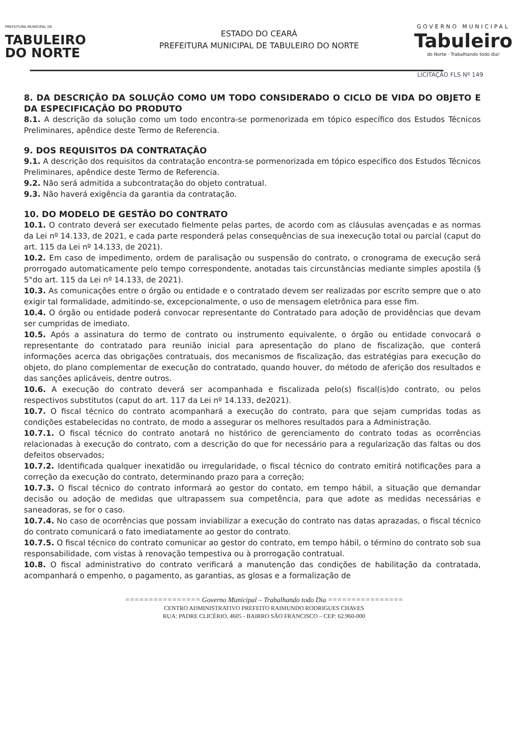PREFEITURA MUNICIPAL DE
TABULEIRO
DO NORTE
ESTADO DO CEARÁ
PREFEITURA MUNICIPAL DE TABULEIRO DO NORTE
GOVERNO MUNICIPAL
Tabuleiro
do Norte · Trabalhando todo dia!
LICITAÇÃO FLS Nº 149
8. DA DESCRIÇÃO DA SOLUÇÃO COMO UM TODO CONSIDERADO O CICLO DE VIDA DO OBJETO E DA ESPECIFICAÇÃO DO PRODUTO
8.1. A descrição da solução como um todo encontra-se pormenorizada em tópico específico dos Estudos Técnicos Preliminares, apêndice deste Termo de Referencia.
9. DOS REQUISITOS DA CONTRATAÇÃO
9.1. A descrição dos requisitos da contratação encontra-se pormenorizada em tópico específico dos Estudos Técnicos Preliminares, apêndice deste Termo de Referencia.
9.2. Não será admitida a subcontratação do objeto contratual.
9.3. Não haverá exigência da garantia da contratação.
10. DO MODELO DE GESTÃO DO CONTRATO
10.1. O contrato deverá ser executado fielmente pelas partes, de acordo com as cláusulas avençadas e as normas da Lei nº 14.133, de 2021, e cada parte responderá pelas consequências de sua inexecução total ou parcial (caput do art. 115 da Lei nº 14.133, de 2021).
10.2. Em caso de impedimento, ordem de paralisação ou suspensão do contrato, o cronograma de execução será prorrogado automaticamente pelo tempo correspondente, anotadas tais circunstâncias mediante simples apostila (§ 5°do art. 115 da Lei nº 14.133, de 2021).
10.3. As comunicações entre o órgão ou entidade e o contratado devem ser realizadas por escrito sempre que o ato exigir tal formalidade, admitindo-se, excepcionalmente, o uso de mensagem eletrônica para esse fim.
10.4. O órgão ou entidade poderá convocar representante do Contratado para adoção de providências que devam ser cumpridas de imediato.
10.5. Após a assinatura do termo de contrato ou instrumento equivalente, o órgão ou entidade convocará o representante do contratado para reunião inicial para apresentação do plano de fiscalização, que conterá informações acerca das obrigações contratuais, dos mecanismos de fiscalização, das estratégias para execução do objeto, do plano complementar de execução do contratado, quando houver, do método de aferição dos resultados e das sanções aplicáveis, dentre outros.
10.6. A execução do contrato deverá ser acompanhada e fiscalizada pelo(s) fiscal(is)do contrato, ou pelos respectivos substitutos (caput do art. 117 da Lei nº 14.133, de2021).
10.7. O fiscal técnico do contrato acompanhará a execução do contrato, para que sejam cumpridas todas as condições estabelecidas no contrato, de modo a assegurar os melhores resultados para a Administração.
10.7.1. O fiscal técnico do contrato anotará no histórico de gerenciamento do contrato todas as ocorrências relacionadas à execução do contrato, com a descrição do que for necessário para a regularização das faltas ou dos defeitos observados;
10.7.2. Identificada qualquer inexatidão ou irregularidade, o fiscal técnico do contrato emitirá notificações para a correção da execução do contrato, determinando prazo para a correção;
10.7.3. O fiscal técnico do contrato informará ao gestor do contato, em tempo hábil, a situação que demandar decisão ou adoção de medidas que ultrapassem sua competência, para que adote as medidas necessárias e saneadoras, se for o caso.
10.7.4. No caso de ocorrências que possam inviabilizar a execução do contrato nas datas aprazadas, o fiscal técnico do contrato comunicará o fato imediatamente ao gestor do contrato.
10.7.5. O fiscal técnico do contrato comunicar ao gestor do contrato, em tempo hábil, o término do contrato sob sua responsabilidade, com vistas à renovação tempestiva ou à prorrogação contratual.
10.8. O fiscal administrativo do contrato verificará a manutenção das condições de habilitação da contratada, acompanhará o empenho, o pagamento, as garantias, as glosas e a formalização de
================ Governo Municipal – Trabalhando todo Dia ================
CENTRO ADMINISTRATIVO PREFEITO RAIMUNDO RODRIGUES CHAVES
RUA: PADRE CLICÉRIO, 4605 - BAIRRO SÃO FRANCISCO – CEP: 62.960-000